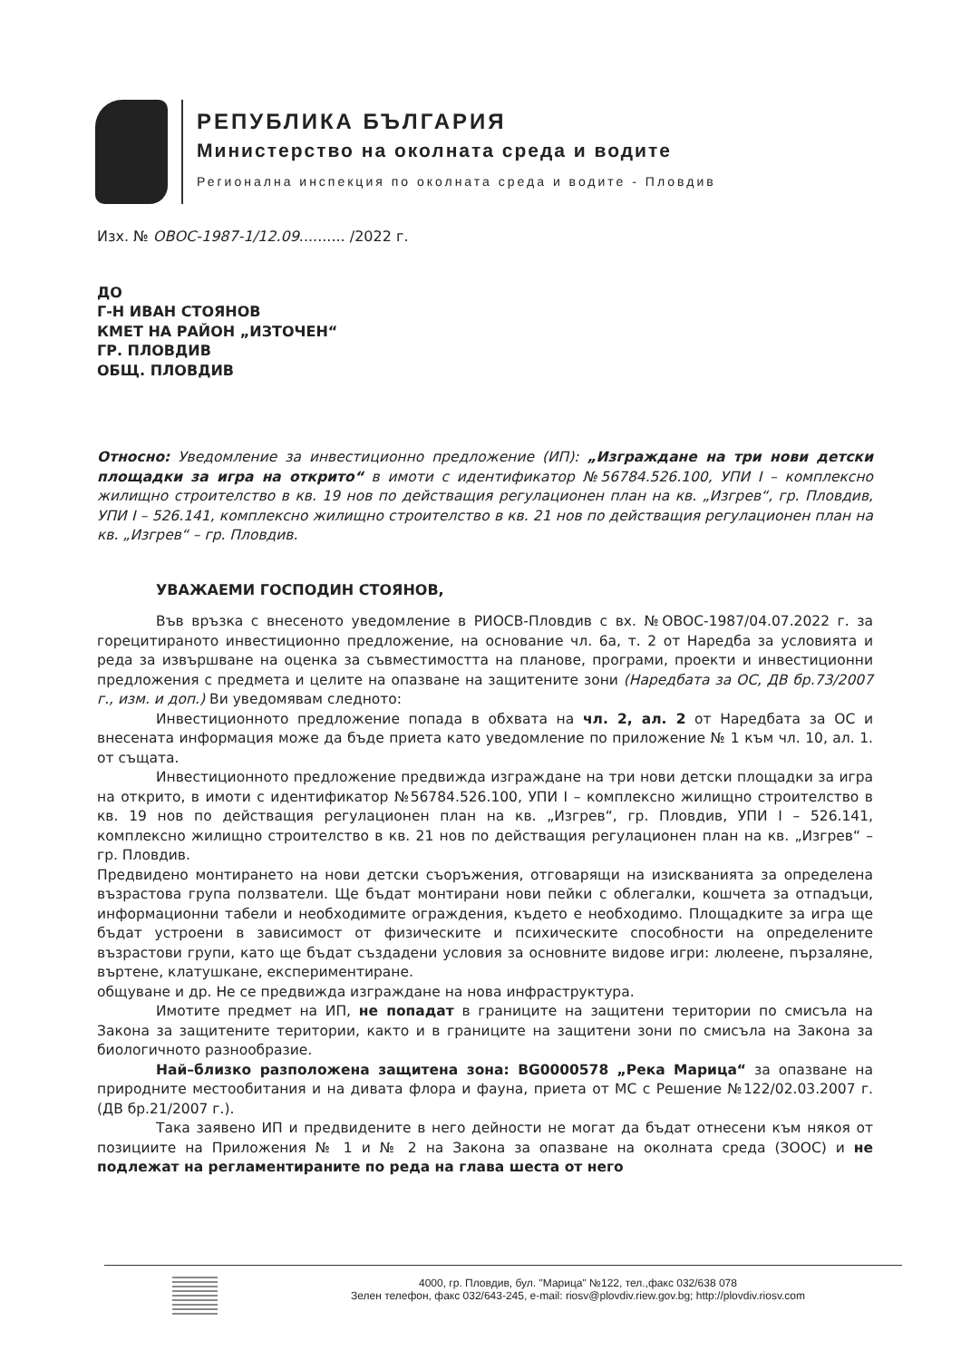РЕПУБЛИКА БЪЛГАРИЯ
Министерство на околната среда и водите
Регионална инспекция по околната среда и водите - Пловдив
Изх. № ОВОС-1987-1/12.09.......... /2022 г.
ДО
Г-Н ИВАН СТОЯНОВ
КМЕТ НА РАЙОН „ИЗТОЧЕН“
ГР. ПЛОВДИВ
ОБЩ. ПЛОВДИВ
Относно: Уведомление за инвестиционно предложение (ИП): „Изграждане на три нови детски площадки за игра на открито“ в имоти с идентификатор №56784.526.100, УПИ I – комплексно жилищно строителство в кв. 19 нов по действащия регулационен план на кв. „Изгрев“, гр. Пловдив, УПИ I – 526.141, комплексно жилищно строителство в кв. 21 нов по действащия регулационен план на кв. „Изгрев“ – гр. Пловдив.
УВАЖАЕМИ ГОСПОДИН СТОЯНОВ,
Във връзка с внесеното уведомление в РИОСВ-Пловдив с вх. №ОВОС-1987/04.07.2022 г. за горецитираното инвестиционно предложение, на основание чл. 6а, т. 2 от Наредба за условията и реда за извършване на оценка за съвместимостта на планове, програми, проекти и инвестиционни предложения с предмета и целите на опазване на защитените зони (Наредбата за ОС, ДВ бр.73/2007 г., изм. и доп.) Ви уведомявам следното:
Инвестиционното предложение попада в обхвата на чл. 2, ал. 2 от Наредбата за ОС и внесената информация може да бъде приета като уведомление по приложение № 1 към чл. 10, ал. 1. от същата.
Инвестиционното предложение предвижда изграждане на три нови детски площадки за игра на открито, в имоти с идентификатор №56784.526.100, УПИ I – комплексно жилищно строителство в кв. 19 нов по действащия регулационен план на кв. „Изгрев“, гр. Пловдив, УПИ I – 526.141, комплексно жилищно строителство в кв. 21 нов по действащия регулационен план на кв. „Изгрев“ – гр. Пловдив.
Предвидено монтирането на нови детски съоръжения, отговарящи на изискванията за определена възрастова група ползватели. Ще бъдат монтирани нови пейки с облегалки, кошчета за отпадъци, информационни табели и необходимите ограждения, където е необходимо. Площадките за игра ще бъдат устроени в зависимост от физическите и психическите способности на определените възрастови групи, като ще бъдат създадени условия за основните видове игри: люлеене, пързаляне, въртене, клатушкане, експериментиране.
общуване и др. Не се предвижда изграждане на нова инфраструктура.
Имотите предмет на ИП, не попадат в границите на защитени територии по смисъла на Закона за защитените територии, както и в границите на защитени зони по смисъла на Закона за биологичното разнообразие.
Най–близко разположена защитена зона: BG0000578 „Река Марица“ за опазване на природните местообитания и на дивата флора и фауна, приета от МС с Решение №122/02.03.2007 г. (ДВ бр.21/2007 г.).
Така заявено ИП и предвидените в него дейности не могат да бъдат отнесени към някоя от позициите на Приложения № 1 и № 2 на Закона за опазване на околната среда (ЗООС) и не подлежат на регламентираните по реда на глава шеста от него
4000, гр. Пловдив, бул. "Марица" №122, тел.,факс 032/638 078
Зелен телефон, факс 032/643-245, e-mail: riosv@plovdiv.riew.gov.bg; http://plovdiv.riosv.com